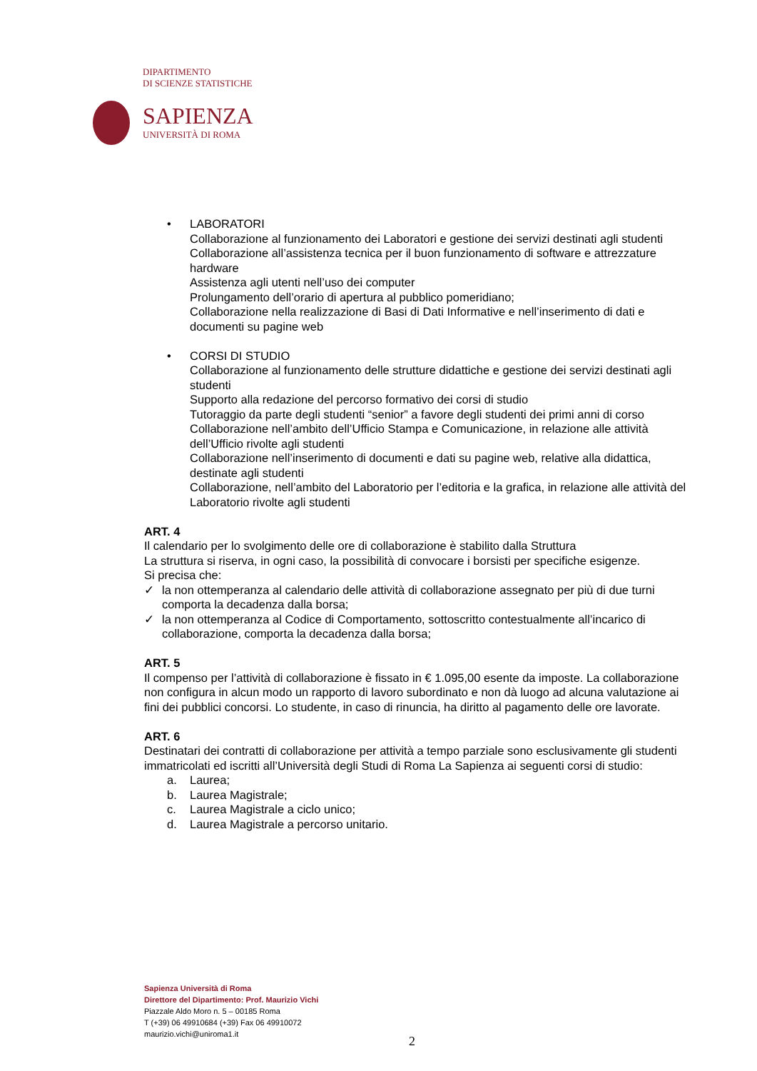DIPARTIMENTO
DI SCIENZE STATISTICHE
SAPIENZA
UNIVERSITÀ DI ROMA
• LABORATORI
Collaborazione al funzionamento dei Laboratori e gestione dei servizi destinati agli studenti
Collaborazione all’assistenza tecnica per il buon funzionamento di software e attrezzature hardware
Assistenza agli utenti nell’uso dei computer
Prolungamento dell’orario di apertura al pubblico pomeridiano;
Collaborazione nella realizzazione di Basi di Dati Informative e nell’inserimento di dati e documenti su pagine web
• CORSI DI STUDIO
Collaborazione al funzionamento delle strutture didattiche e gestione dei servizi destinati agli studenti
Supporto alla redazione del percorso formativo dei corsi di studio
Tutoraggio da parte degli studenti “senior” a favore degli studenti dei primi anni di corso
Collaborazione nell’ambito dell’Ufficio Stampa e Comunicazione, in relazione alle attività dell’Ufficio rivolte agli studenti
Collaborazione nell’inserimento di documenti e dati su pagine web, relative alla didattica, destinate agli studenti
Collaborazione, nell’ambito del Laboratorio per l’editoria e la grafica, in relazione alle attività del Laboratorio rivolte agli studenti
ART. 4
Il calendario per lo svolgimento delle ore di collaborazione è stabilito dalla Struttura
La struttura si riserva, in ogni caso, la possibilità di convocare i borsisti per specifiche esigenze.
Si precisa che:
✓ la non ottemperanza al calendario delle attività di collaborazione assegnato per più di due turni comporta la decadenza dalla borsa;
✓ la non ottemperanza al Codice di Comportamento, sottoscritto contestualmente all’incarico di collaborazione, comporta la decadenza dalla borsa;
ART. 5
Il compenso per l’attività di collaborazione è fissato in € 1.095,00 esente da imposte. La collaborazione non configura in alcun modo un rapporto di lavoro subordinato e non dà luogo ad alcuna valutazione ai fini dei pubblici concorsi. Lo studente, in caso di rinuncia, ha diritto al pagamento delle ore lavorate.
ART. 6
Destinatari dei contratti di collaborazione per attività a tempo parziale sono esclusivamente gli studenti immatricolati ed iscritti all’Università degli Studi di Roma La Sapienza ai seguenti corsi di studio:
a. Laurea;
b. Laurea Magistrale;
c. Laurea Magistrale a ciclo unico;
d. Laurea Magistrale a percorso unitario.
Sapienza Università di Roma
Direttore del Dipartimento: Prof. Maurizio Vichi
Piazzale Aldo Moro n. 5 – 00185 Roma
T (+39) 06 49910684 (+39) Fax 06 49910072
maurizio.vichi@uniroma1.it
2